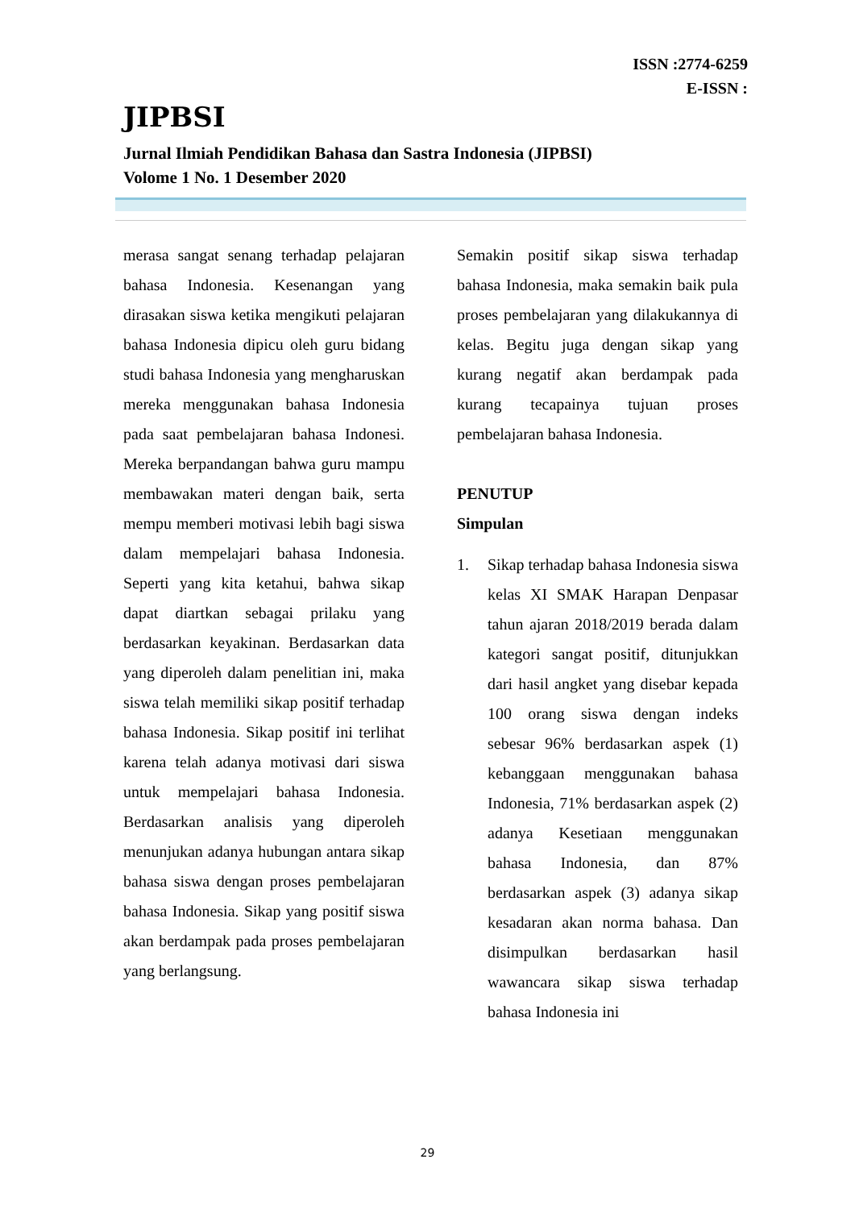ISSN :2774-6259
E-ISSN :
JIPBSI
Jurnal Ilmiah Pendidikan Bahasa dan Sastra Indonesia (JIPBSI)
Volome 1 No. 1 Desember 2020
merasa sangat senang terhadap pelajaran bahasa Indonesia. Kesenangan yang dirasakan siswa ketika mengikuti pelajaran bahasa Indonesia dipicu oleh guru bidang studi bahasa Indonesia yang mengharuskan mereka menggunakan bahasa Indonesia pada saat pembelajaran bahasa Indonesi. Mereka berpandangan bahwa guru mampu membawakan materi dengan baik, serta mempu memberi motivasi lebih bagi siswa dalam mempelajari bahasa Indonesia. Seperti yang kita ketahui, bahwa sikap dapat diartkan sebagai prilaku yang berdasarkan keyakinan. Berdasarkan data yang diperoleh dalam penelitian ini, maka siswa telah memiliki sikap positif terhadap bahasa Indonesia. Sikap positif ini terlihat karena telah adanya motivasi dari siswa untuk mempelajari bahasa Indonesia. Berdasarkan analisis yang diperoleh menunjukan adanya hubungan antara sikap bahasa siswa dengan proses pembelajaran bahasa Indonesia. Sikap yang positif siswa akan berdampak pada proses pembelajaran yang berlangsung.
Semakin positif sikap siswa terhadap bahasa Indonesia, maka semakin baik pula proses pembelajaran yang dilakukannya di kelas. Begitu juga dengan sikap yang kurang negatif akan berdampak pada kurang tecapainya tujuan proses pembelajaran bahasa Indonesia.
PENUTUP
Simpulan
1. Sikap terhadap bahasa Indonesia siswa kelas XI SMAK Harapan Denpasar tahun ajaran 2018/2019 berada dalam kategori sangat positif, ditunjukkan dari hasil angket yang disebar kepada 100 orang siswa dengan indeks sebesar 96% berdasarkan aspek (1) kebanggaan menggunakan bahasa Indonesia, 71% berdasarkan aspek (2) adanya Kesetiaan menggunakan bahasa Indonesia, dan 87% berdasarkan aspek (3) adanya sikap kesadaran akan norma bahasa. Dan disimpulkan berdasarkan hasil wawancara sikap siswa terhadap bahasa Indonesia ini
29